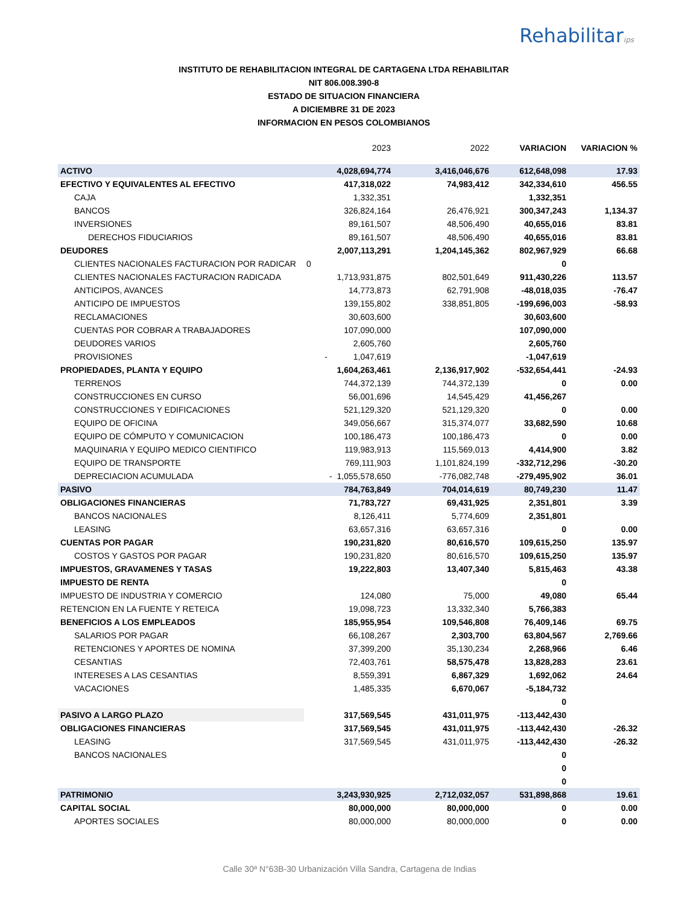Rehabilitarips
INSTITUTO DE REHABILITACION INTEGRAL DE CARTAGENA LTDA REHABILITAR
NIT 806.008.390-8
ESTADO DE SITUACION FINANCIERA
A DICIEMBRE 31 DE 2023
INFORMACION EN PESOS COLOMBIANOS
| | 2023 | 2022 | VARIACION | VARIACION % |
| --- | --- | --- | --- | --- |
| ACTIVO | 4,028,694,774 | 3,416,046,676 | 612,648,098 | 17.93 |
| EFECTIVO Y EQUIVALENTES AL EFECTIVO | 417,318,022 | 74,983,412 | 342,334,610 | 456.55 |
| CAJA | 1,332,351 | | 1,332,351 | |
| BANCOS | 326,824,164 | 26,476,921 | 300,347,243 | 1,134.37 |
| INVERSIONES | 89,161,507 | 48,506,490 | 40,655,016 | 83.81 |
| DERECHOS FIDUCIARIOS | 89,161,507 | 48,506,490 | 40,655,016 | 83.81 |
| DEUDORES | 2,007,113,291 | 1,204,145,362 | 802,967,929 | 66.68 |
| CLIENTES NACIONALES FACTURACION POR RADICAR | 0 | | 0 | |
| CLIENTES NACIONALES FACTURACION RADICADA | 1,713,931,875 | 802,501,649 | 911,430,226 | 113.57 |
| ANTICIPOS, AVANCES | 14,773,873 | 62,791,908 | -48,018,035 | -76.47 |
| ANTICIPO DE IMPUESTOS | 139,155,802 | 338,851,805 | -199,696,003 | -58.93 |
| RECLAMACIONES | 30,603,600 | | 30,603,600 | |
| CUENTAS POR COBRAR A TRABAJADORES | 107,090,000 | | 107,090,000 | |
| DEUDORES VARIOS | 2,605,760 | | 2,605,760 | |
| PROVISIONES | - 1,047,619 | | -1,047,619 | |
| PROPIEDADES, PLANTA Y EQUIPO | 1,604,263,461 | 2,136,917,902 | -532,654,441 | -24.93 |
| TERRENOS | 744,372,139 | 744,372,139 | 0 | 0.00 |
| CONSTRUCCIONES EN CURSO | 56,001,696 | 14,545,429 | 41,456,267 | |
| CONSTRUCCIONES Y EDIFICACIONES | 521,129,320 | 521,129,320 | 0 | 0.00 |
| EQUIPO DE OFICINA | 349,056,667 | 315,374,077 | 33,682,590 | 10.68 |
| EQUIPO DE CÓMPUTO Y COMUNICACION | 100,186,473 | 100,186,473 | 0 | 0.00 |
| MAQUINARIA Y EQUIPO MEDICO CIENTIFICO | 119,983,913 | 115,569,013 | 4,414,900 | 3.82 |
| EQUIPO DE TRANSPORTE | 769,111,903 | 1,101,824,199 | -332,712,296 | -30.20 |
| DEPRECIACION ACUMULADA | - 1,055,578,650 | -776,082,748 | -279,495,902 | 36.01 |
| PASIVO | 784,763,849 | 704,014,619 | 80,749,230 | 11.47 |
| OBLIGACIONES FINANCIERAS | 71,783,727 | 69,431,925 | 2,351,801 | 3.39 |
| BANCOS NACIONALES | 8,126,411 | 5,774,609 | 2,351,801 | |
| LEASING | 63,657,316 | 63,657,316 | 0 | 0.00 |
| CUENTAS POR PAGAR | 190,231,820 | 80,616,570 | 109,615,250 | 135.97 |
| COSTOS Y GASTOS POR PAGAR | 190,231,820 | 80,616,570 | 109,615,250 | 135.97 |
| IMPUESTOS, GRAVAMENES Y TASAS | 19,222,803 | 13,407,340 | 5,815,463 | 43.38 |
| IMPUESTO DE RENTA | | | 0 | |
| IMPUESTO DE INDUSTRIA Y COMERCIO | 124,080 | 75,000 | 49,080 | 65.44 |
| RETENCION EN LA FUENTE Y RETEICA | 19,098,723 | 13,332,340 | 5,766,383 | |
| BENEFICIOS A LOS EMPLEADOS | 185,955,954 | 109,546,808 | 76,409,146 | 69.75 |
| SALARIOS POR PAGAR | 66,108,267 | 2,303,700 | 63,804,567 | 2,769.66 |
| RETENCIONES Y APORTES DE NOMINA | 37,399,200 | 35,130,234 | 2,268,966 | 6.46 |
| CESANTIAS | 72,403,761 | 58,575,478 | 13,828,283 | 23.61 |
| INTERESES A LAS CESANTIAS | 8,559,391 | 6,867,329 | 1,692,062 | 24.64 |
| VACACIONES | 1,485,335 | 6,670,067 | -5,184,732 | |
| | | | 0 | |
| PASIVO A LARGO PLAZO | 317,569,545 | 431,011,975 | -113,442,430 | |
| OBLIGACIONES FINANCIERAS | 317,569,545 | 431,011,975 | -113,442,430 | -26.32 |
| LEASING | 317,569,545 | 431,011,975 | -113,442,430 | -26.32 |
| BANCOS NACIONALES | | | 0 | |
| | | | 0 | |
| | | | 0 | |
| PATRIMONIO | 3,243,930,925 | 2,712,032,057 | 531,898,868 | 19.61 |
| CAPITAL SOCIAL | 80,000,000 | 80,000,000 | 0 | 0.00 |
| APORTES SOCIALES | 80,000,000 | 80,000,000 | 0 | 0.00 |
Calle 30ª N°63B-30 Urbanización Villa Sandra, Cartagena de Indias